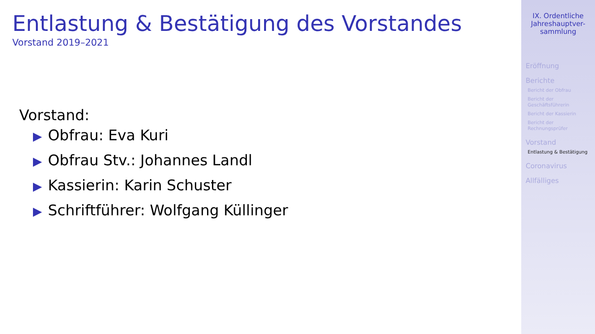Entlastung & Bestätigung des Vorstandes
Vorstand 2019–2021
Vorstand:
▶ Obfrau: Eva Kuri
▶ Obfrau Stv.: Johannes Landl
▶ Kassierin: Karin Schuster
▶ Schriftführer: Wolfgang Küllinger
IX. Ordentliche
Jahreshauptver-
sammlung
Eröffnung
Berichte
Bericht der Obfrau
Bericht der
Geschäftsführerin
Bericht der Kassierin
Bericht der
Rechnungsprüfer
Vorstand
Entlastung & Bestätigung
Coronavirus
Allfälliges